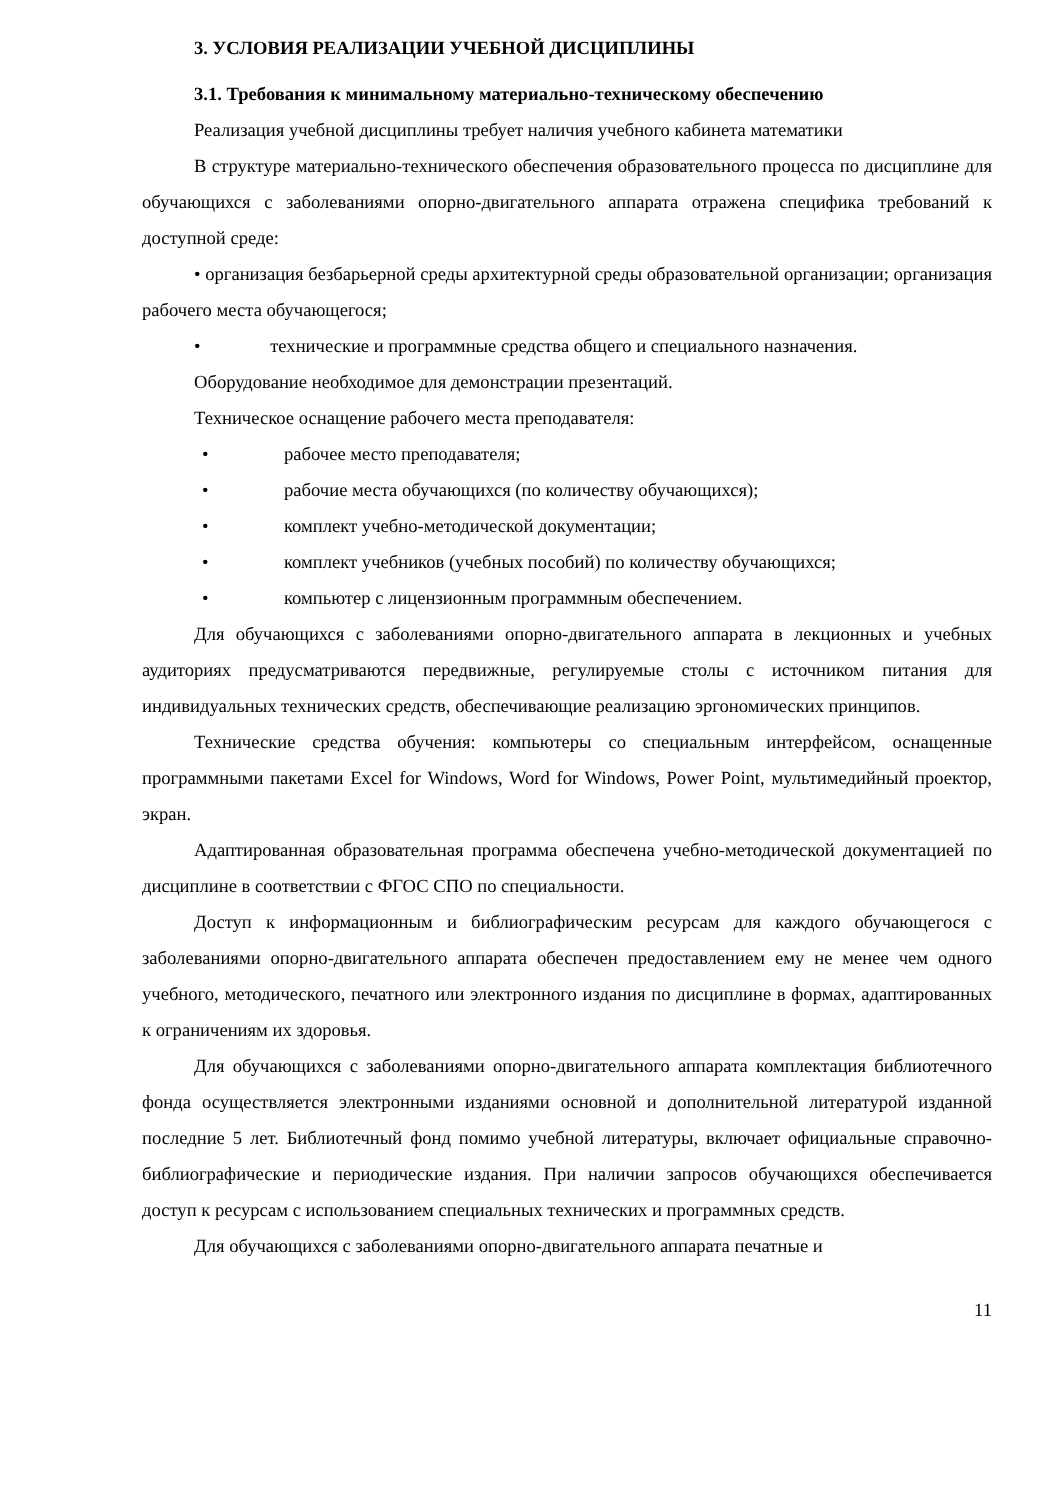3. УСЛОВИЯ РЕАЛИЗАЦИИ УЧЕБНОЙ ДИСЦИПЛИНЫ
3.1. Требования к минимальному материально-техническому обеспечению
Реализация учебной дисциплины требует наличия учебного кабинета математики
В структуре материально-технического обеспечения образовательного процесса по дисциплине для обучающихся с заболеваниями опорно-двигательного аппарата отражена специфика требований к доступной среде:
• организация безбарьерной среды архитектурной среды образовательной организации; организация рабочего места обучающегося;
• технические и программные средства общего и специального назначения.
Оборудование необходимое для демонстрации презентаций.
Техническое оснащение рабочего места преподавателя:
• рабочее место преподавателя;
• рабочие места обучающихся (по количеству обучающихся);
• комплект учебно-методической документации;
• комплект учебников (учебных пособий) по количеству обучающихся;
• компьютер с лицензионным программным обеспечением.
Для обучающихся с заболеваниями опорно-двигательного аппарата в лекционных и учебных аудиториях предусматриваются передвижные, регулируемые столы с источником питания для индивидуальных технических средств, обеспечивающие реализацию эргономических принципов.
Технические средства обучения: компьютеры со специальным интерфейсом, оснащенные программными пакетами Excel for Windows, Word for Windows, Power Point, мультимедийный проектор, экран.
Адаптированная образовательная программа обеспечена учебно-методической документацией по дисциплине в соответствии с ФГОС СПО по специальности.
Доступ к информационным и библиографическим ресурсам для каждого обучающегося с заболеваниями опорно-двигательного аппарата обеспечен предоставлением ему не менее чем одного учебного, методического, печатного или электронного издания по дисциплине в формах, адаптированных к ограничениям их здоровья.
Для обучающихся с заболеваниями опорно-двигательного аппарата комплектация библиотечного фонда осуществляется электронными изданиями основной и дополнительной литературой изданной последние 5 лет. Библиотечный фонд помимо учебной литературы, включает официальные справочно-библиографические и периодические издания. При наличии запросов обучающихся обеспечивается доступ к ресурсам с использованием специальных технических и программных средств.
Для обучающихся с заболеваниями опорно-двигательного аппарата печатные и
11